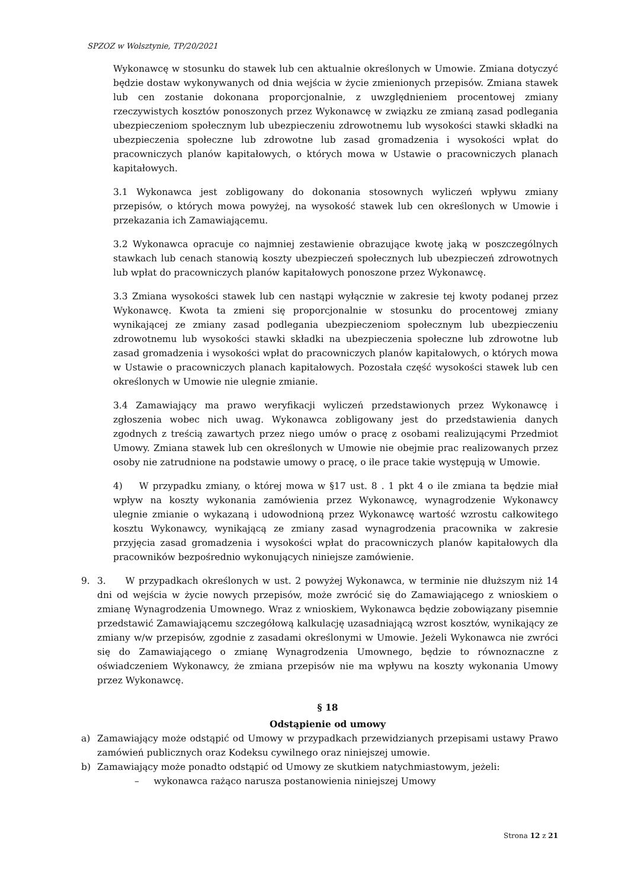SPZOZ w Wolsztynie, TP/20/2021
Wykonawcę w stosunku do stawek lub cen aktualnie określonych w Umowie. Zmiana dotyczyć będzie dostaw wykonywanych od dnia wejścia w życie zmienionych przepisów. Zmiana stawek lub cen zostanie dokonana proporcjonalnie, z uwzględnieniem procentowej zmiany rzeczywistych kosztów ponoszonych przez Wykonawcę w związku ze zmianą zasad podlegania ubezpieczeniom społecznym lub ubezpieczeniu zdrowotnemu lub wysokości stawki składki na ubezpieczenia społeczne lub zdrowotne lub zasad gromadzenia i wysokości wpłat do pracowniczych planów kapitałowych, o których mowa w Ustawie o pracowniczych planach kapitałowych.
3.1 Wykonawca jest zobligowany do dokonania stosownych wyliczeń wpływu zmiany przepisów, o których mowa powyżej, na wysokość stawek lub cen określonych w Umowie i przekazania ich Zamawiającemu.
3.2 Wykonawca opracuje co najmniej zestawienie obrazujące kwotę jaką w poszczególnych stawkach lub cenach stanowią koszty ubezpieczeń społecznych lub ubezpieczeń zdrowotnych lub wpłat do pracowniczych planów kapitałowych ponoszone przez Wykonawcę.
3.3 Zmiana wysokości stawek lub cen nastąpi wyłącznie w zakresie tej kwoty podanej przez Wykonawcę. Kwota ta zmieni się proporcjonalnie w stosunku do procentowej zmiany wynikającej ze zmiany zasad podlegania ubezpieczeniom społecznym lub ubezpieczeniu zdrowotnemu lub wysokości stawki składki na ubezpieczenia społeczne lub zdrowotne lub zasad gromadzenia i wysokości wpłat do pracowniczych planów kapitałowych, o których mowa w Ustawie o pracowniczych planach kapitałowych. Pozostała część wysokości stawek lub cen określonych w Umowie nie ulegnie zmianie.
3.4 Zamawiający ma prawo weryfikacji wyliczeń przedstawionych przez Wykonawcę i zgłoszenia wobec nich uwag. Wykonawca zobligowany jest do przedstawienia danych zgodnych z treścią zawartych przez niego umów o pracę z osobami realizującymi Przedmiot Umowy. Zmiana stawek lub cen określonych w Umowie nie obejmie prac realizowanych przez osoby nie zatrudnione na podstawie umowy o pracę, o ile prace takie występują w Umowie.
4) W przypadku zmiany, o której mowa w §17 ust. 8 . 1 pkt 4 o ile zmiana ta będzie miał wpływ na koszty wykonania zamówienia przez Wykonawcę, wynagrodzenie Wykonawcy ulegnie zmianie o wykazaną i udowodnioną przez Wykonawcę wartość wzrostu całkowitego kosztu Wykonawcy, wynikającą ze zmiany zasad wynagrodzenia pracownika w zakresie przyjęcia zasad gromadzenia i wysokości wpłat do pracowniczych planów kapitałowych dla pracowników bezpośrednio wykonujących niniejsze zamówienie.
9. 3. W przypadkach określonych w ust. 2 powyżej Wykonawca, w terminie nie dłuższym niż 14 dni od wejścia w życie nowych przepisów, może zwrócić się do Zamawiającego z wnioskiem o zmianę Wynagrodzenia Umownego. Wraz z wnioskiem, Wykonawca będzie zobowiązany pisemnie przedstawić Zamawiającemu szczegółową kalkulację uzasadniającą wzrost kosztów, wynikający ze zmiany w/w przepisów, zgodnie z zasadami określonymi w Umowie. Jeżeli Wykonawca nie zwróci się do Zamawiającego o zmianę Wynagrodzenia Umownego, będzie to równoznaczne z oświadczeniem Wykonawcy, że zmiana przepisów nie ma wpływu na koszty wykonania Umowy przez Wykonawcę.
§ 18
Odstąpienie od umowy
a) Zamawiający może odstąpić od Umowy w przypadkach przewidzianych przepisami ustawy Prawo zamówień publicznych oraz Kodeksu cywilnego oraz niniejszej umowie.
b) Zamawiający może ponadto odstąpić od Umowy ze skutkiem natychmiastowym, jeżeli:
– wykonawca rażąco narusza postanowienia niniejszej Umowy
Strona 12 z 21